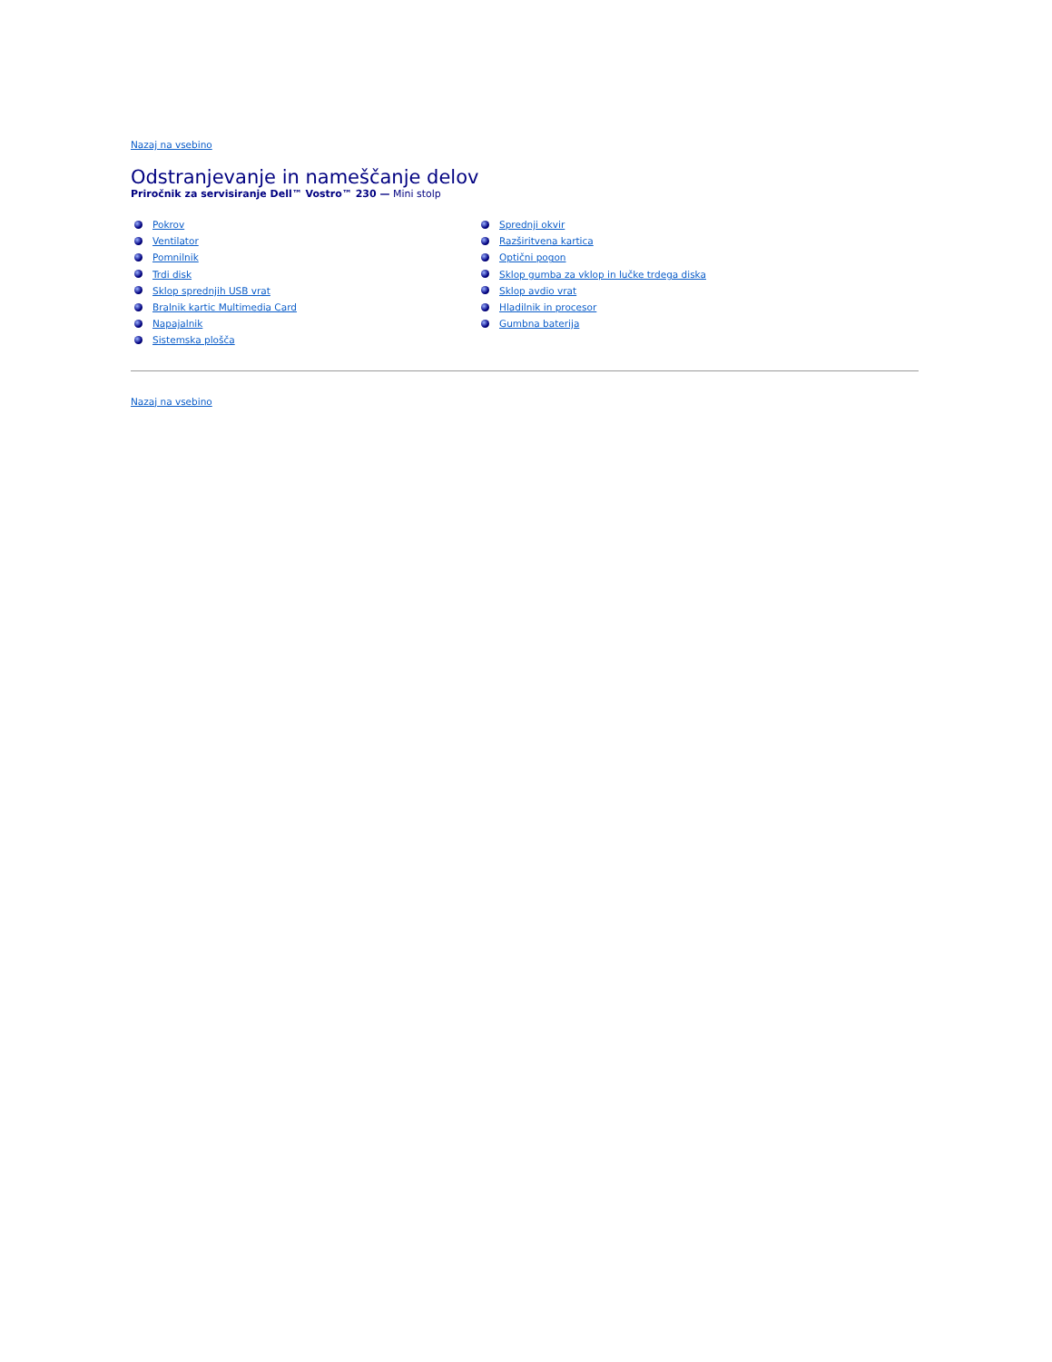Nazaj na vsebino
Odstranjevanje in nameščanje delov
Priročnik za servisiranje Dell™ Vostro™ 230 — Mini stolp
Pokrov
Ventilator
Pomnilnik
Trdi disk
Sklop sprednjih USB vrat
Bralnik kartic Multimedia Card
Napajalnik
Sistemska plošča
Sprednji okvir
Razširitvena kartica
Optični pogon
Sklop gumba za vklop in lučke trdega diska
Sklop avdio vrat
Hladilnik in procesor
Gumbna baterija
Nazaj na vsebino